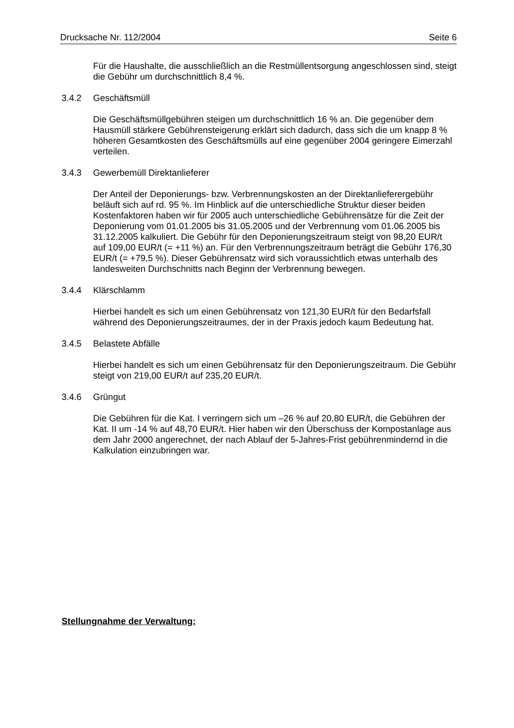Drucksache Nr. 112/2004 Seite 6
Für die Haushalte, die ausschließlich an die Restmüllentsorgung angeschlossen sind, steigt die Gebühr um durchschnittlich 8,4 %.
3.4.2 Geschäftsmüll
Die Geschäftsmüllgebühren steigen um durchschnittlich 16 % an. Die gegenüber dem Hausmüll stärkere Gebührensteigerung erklärt sich dadurch, dass sich die um knapp 8 % höheren Gesamtkosten des Geschäftsmülls auf eine gegenüber 2004 geringere Eimerzahl verteilen.
3.4.3 Gewerbemüll Direktanlieferer
Der Anteil der Deponierungs- bzw. Verbrennungskosten an der Direktanlieferergebühr beläuft sich auf rd. 95 %. Im Hinblick auf die unterschiedliche Struktur dieser beiden Kostenfaktoren haben wir für 2005 auch unterschiedliche Gebührensätze für die Zeit der Deponierung vom 01.01.2005 bis 31.05.2005 und der Verbrennung vom 01.06.2005 bis 31.12.2005 kalkuliert. Die Gebühr für den Deponierungszeitraum steigt von 98,20 EUR/t auf 109,00 EUR/t (= +11 %) an. Für den Verbrennungszeitraum beträgt die Gebühr 176,30 EUR/t (= +79,5 %). Dieser Gebührensatz wird sich voraussichtlich etwas unterhalb des landesweiten Durchschnitts nach Beginn der Verbrennung bewegen.
3.4.4 Klärschlamm
Hierbei handelt es sich um einen Gebührensatz von 121,30 EUR/t für den Bedarfsfall während des Deponierungszeitraumes, der in der Praxis jedoch kaum Bedeutung hat.
3.4.5 Belastete Abfälle
Hierbei handelt es sich um einen Gebührensatz für den Deponierungszeitraum. Die Gebühr steigt von 219,00 EUR/t auf 235,20 EUR/t.
3.4.6 Grüngut
Die Gebühren für die Kat. I verringern sich um –26 % auf 20,80 EUR/t, die Gebühren der Kat. II um -14 % auf 48,70 EUR/t. Hier haben wir den Überschuss der Kompostanlage aus dem Jahr 2000 angerechnet, der nach Ablauf der 5-Jahres-Frist gebührenmindernd in die Kalkulation einzubringen war.
Stellungnahme der Verwaltung: